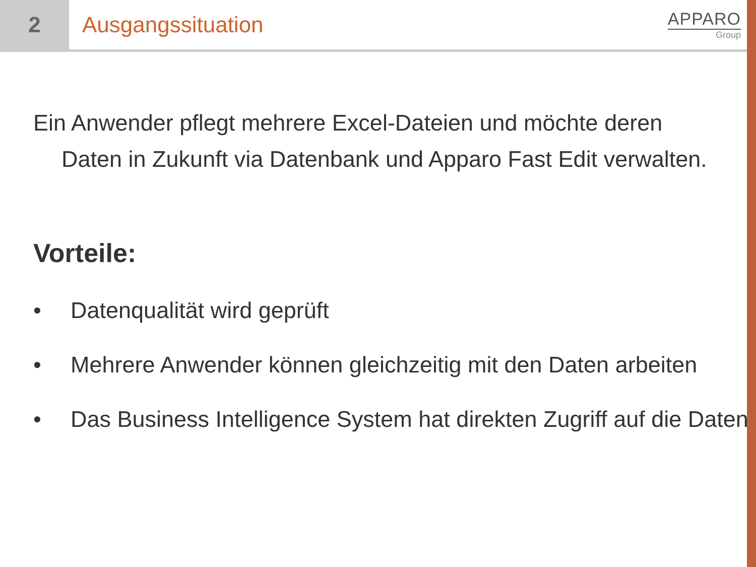2 Ausgangssituation
APPARO
Group
Ein Anwender pflegt mehrere Excel-Dateien und möchte deren
Daten in Zukunft via Datenbank und Apparo Fast Edit verwalten.
Vorteile:
• Datenqualität wird geprüft
• Mehrere Anwender können gleichzeitig mit den Daten arbeiten
• Das Business Intelligence System hat direkten Zugriff auf die Daten